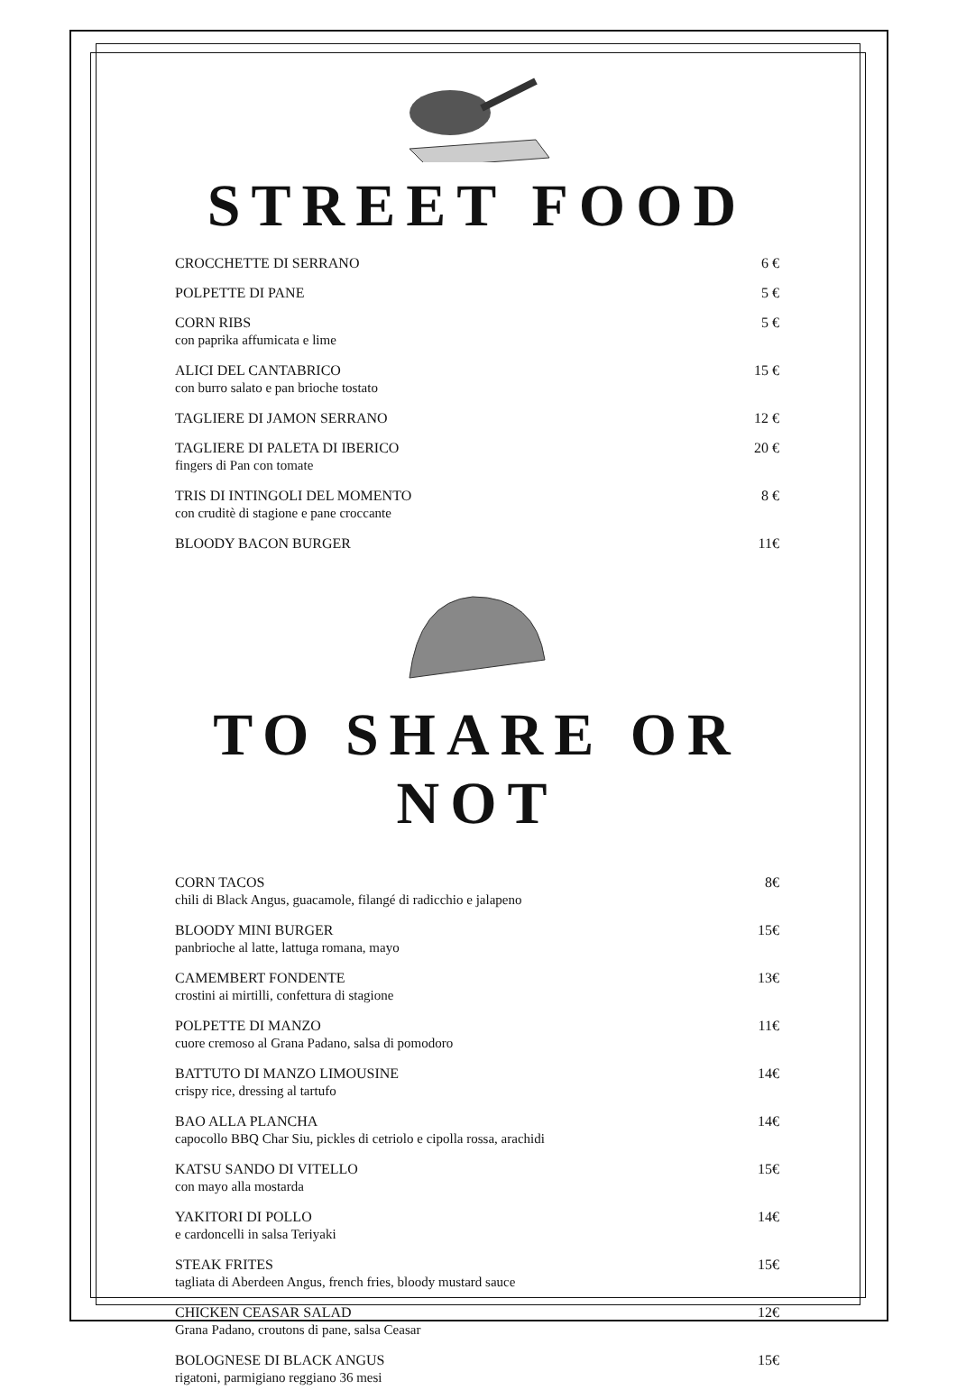STREET FOOD
CROCCHETTE DI SERRANO 6 €
POLPETTE DI PANE 5 €
CORN RIBS
con paprika affumicata e lime
5 €
ALICI DEL CANTABRICO
con burro salato e pan brioche tostato
15 €
TAGLIERE DI JAMON SERRANO 12 €
TAGLIERE DI PALETA DI IBERICO
fingers di Pan con tomate
20 €
TRIS DI INTINGOLI DEL MOMENTO
con cruditè di stagione e pane croccante
8 €
BLOODY BACON BURGER 11€
TO SHARE OR NOT
CORN TACOS
chili di Black Angus, guacamole, filangé di radicchio e jalapeno
8€
BLOODY MINI BURGER
panbrioche al latte, lattuga romana, mayo
15€
CAMEMBERT FONDENTE
crostini ai mirtilli, confettura di stagione
13€
POLPETTE DI MANZO
cuore cremoso al Grana Padano, salsa di pomodoro
11€
BATTUTO DI MANZO LIMOUSINE
crispy rice, dressing al tartufo
14€
BAO ALLA PLANCHA
capocollo BBQ Char Siu, pickles di cetriolo e cipolla rossa, arachidi
14€
KATSU SANDO DI VITELLO
con mayo alla mostarda
15€
YAKITORI DI POLLO
e cardoncelli in salsa Teriyaki
14€
STEAK FRITES
tagliata di Aberdeen Angus, french fries, bloody mustard sauce
15€
CHICKEN CEASAR SALAD
Grana Padano, croutons di pane, salsa Ceasar
12€
BOLOGNESE DI BLACK ANGUS
rigatoni, parmigiano reggiano 36 mesi
15€